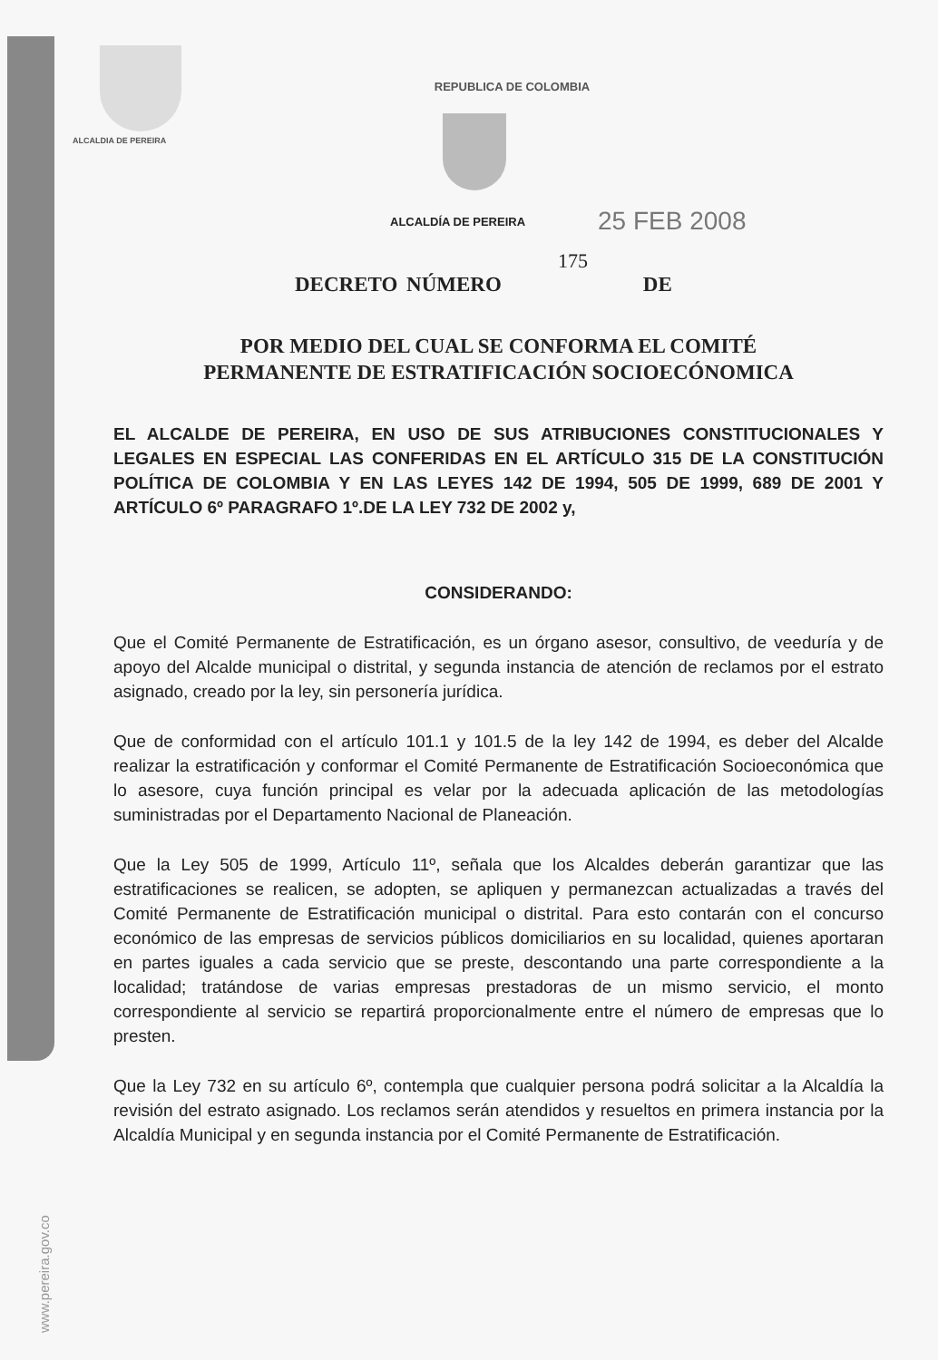ALCALDIA DE PEREIRA
www.pereira.gov.co
REPUBLICA DE COLOMBIA
ALCALDÍA DE PEREIRA 25 FEB 2008
175
DECRETO NÚMERO DE
POR MEDIO DEL CUAL SE CONFORMA EL COMITÉ
PERMANENTE DE ESTRATIFICACIÓN SOCIOECÓNOMICA
EL ALCALDE DE PEREIRA, EN USO DE SUS ATRIBUCIONES CONSTITUCIONALES Y LEGALES EN ESPECIAL LAS CONFERIDAS EN EL ARTÍCULO 315 DE LA CONSTITUCIÓN POLÍTICA DE COLOMBIA Y EN LAS LEYES 142 DE 1994, 505 DE 1999, 689 DE 2001 Y ARTÍCULO 6º PARAGRAFO 1º.DE LA LEY 732 DE 2002 y,
CONSIDERANDO:
Que el Comité Permanente de Estratificación, es un órgano asesor, consultivo, de veeduría y de apoyo del Alcalde municipal o distrital, y segunda instancia de atención de reclamos por el estrato asignado, creado por la ley, sin personería jurídica.
Que de conformidad con el artículo 101.1 y 101.5 de la ley 142 de 1994, es deber del Alcalde realizar la estratificación y conformar el Comité Permanente de Estratificación Socioeconómica que lo asesore, cuya función principal es velar por la adecuada aplicación de las metodologías suministradas por el Departamento Nacional de Planeación.
Que la Ley 505 de 1999, Artículo 11º, señala que los Alcaldes deberán garantizar que las estratificaciones se realicen, se adopten, se apliquen y permanezcan actualizadas a través del Comité Permanente de Estratificación municipal o distrital. Para esto contarán con el concurso económico de las empresas de servicios públicos domiciliarios en su localidad, quienes aportaran en partes iguales a cada servicio que se preste, descontando una parte correspondiente a la localidad; tratándose de varias empresas prestadoras de un mismo servicio, el monto correspondiente al servicio se repartirá proporcionalmente entre el número de empresas que lo presten.
Que la Ley 732 en su artículo 6º, contempla que cualquier persona podrá solicitar a la Alcaldía la revisión del estrato asignado. Los reclamos serán atendidos y resueltos en primera instancia por la Alcaldía Municipal y en segunda instancia por el Comité Permanente de Estratificación.